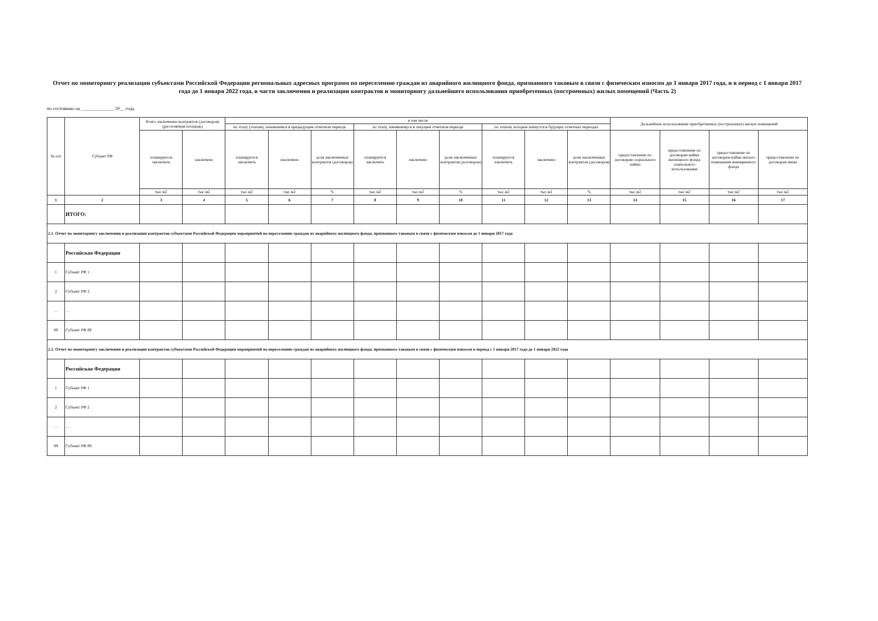Отчет по мониторингу реализации субъектами Российской Федерации региональных адресных программ по переселению граждан из аварийного жилищного фонда, признанного таковым в связи с физическим износом до 1 января 2017 года, и в период с 1 января 2017 года до 1 января 2022 года, в части заключения и реализации контрактов и мониторингу дальнейшего использования приобретенных (построенных) жилых помещений (Часть 2)
по состоянию на ______________ 20__ года
| № п/п | Субъект РФ | Всего заключение контрактов (договоров) (расселяемая площадь) | | в том числе | | | | | | | | | Дальнейшее использование приобретенных (построенных) жилых помещений | | | |
| --- | --- | --- | --- | --- | --- | --- | --- | --- | --- | --- | --- | --- | --- | --- | --- | --- |
| | | | | по этапу (этапам), начавшимся в предыдущем отчетном периоде | | | по этапу, начавшемуся в текущем отчетном периоде | | | по этапам, которые начнутся в будущих отчетных периодах | | | | | | |
| | | планируется заключить | заключено | планируется заключить | заключено | доля заключенных контрактов (договоров) | планируется заключить | заключено | доля заключенных контрактов (договоров) | планируется заключить | заключено | доля заключенных контрактов (договоров) | предоставление по договорам социального найма | предоставление по договорам найма жилищного фонда социального использования | предоставление по договорам найма жилого помещения маневренного фонда | предоставление по договорам мены |
| | | тыс.м2 | тыс.м2 | тыс.м2 | тыс.м2 | % | тыс.м2 | тыс.м2 | % | тыс.м2 | тыс.м2 | % | тыс.м2 | тыс.м2 | тыс.м2 | тыс.м2 |
| 1 | 2 | 3 | 4 | 5 | 6 | 7 | 8 | 9 | 10 | 11 | 12 | 13 | 14 | 15 | 16 | 17 |
| | ИТОГО: | | | | | | | | | | | | | | | |
| 2.1. Отчет по мониторингу заключения и реализации контрактов субъектами Российской Федерации мероприятий по переселению граждан из аварийного жилищного фонда, признанного таковым в связи с физическим износом до 1 января 2017 года | | | | | | | | | | | | | | | | |
| | Российская Федерация | | | | | | | | | | | | | | | |
| 1 | Субъект РФ 1 | | | | | | | | | | | | | | | |
| 2 | Субъект РФ 2 | | | | | | | | | | | | | | | |
| … | … | | | | | | | | | | | | | | | |
| 89 | Субъект РФ 89 | | | | | | | | | | | | | | | |
| 2.2. Отчет по мониторингу заключения и реализации контрактов субъектами Российской Федерации мероприятий по переселению граждан из аварийного жилищного фонда, признанного таковым в связи с физическим износом в период с 1 января 2017 года до 1 января 2022 года | | | | | | | | | | | | | | | | |
| | Российская Федерация | | | | | | | | | | | | | | | |
| 1 | Субъект РФ 1 | | | | | | | | | | | | | | | |
| 2 | Субъект РФ 2 | | | | | | | | | | | | | | | |
| … | … | | | | | | | | | | | | | | | |
| 89 | Субъект РФ 89 | | | | | | | | | | | | | | | |